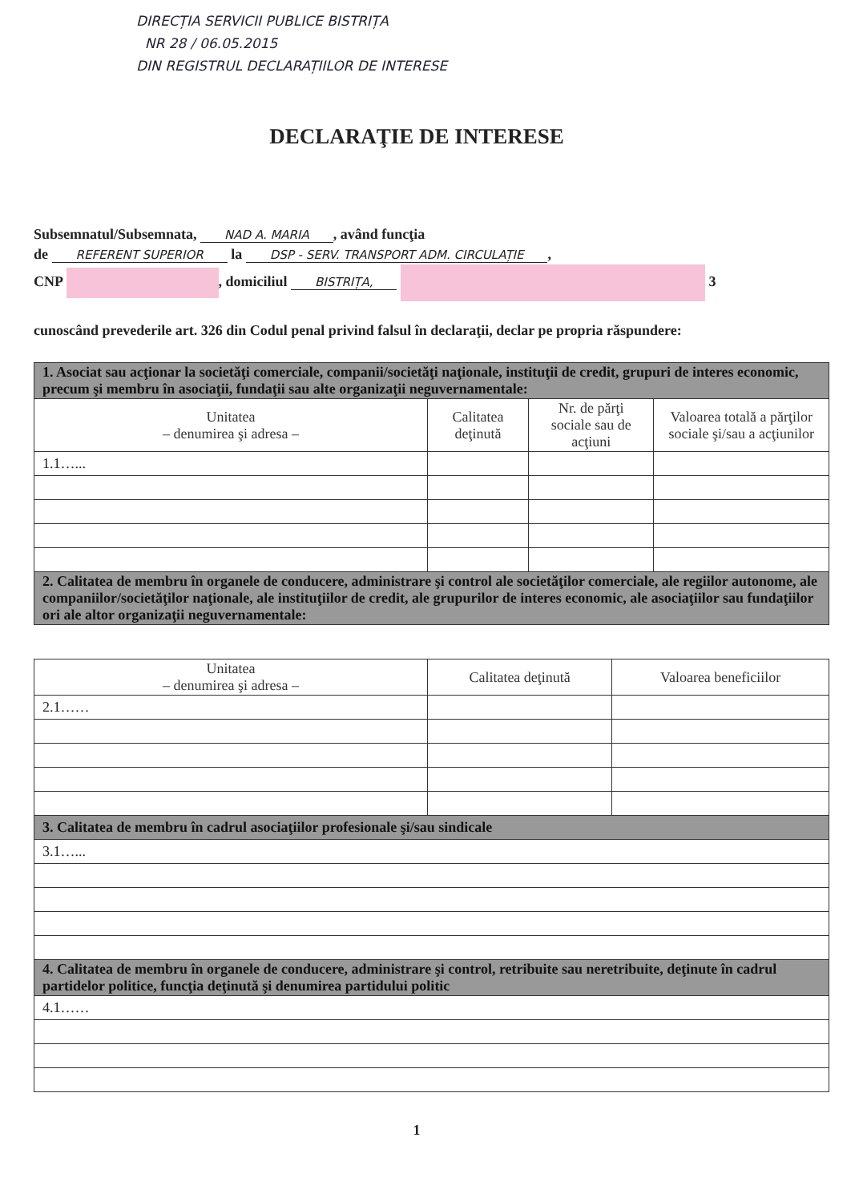DIRECȚIA SERVICII PUBLICE BISTRIȚA
NR 28 / 06.05.2015
DIN REGISTRUL DECLARAȚIILOR DE INTERESE
DECLARAŢIE DE INTERESE
Subsemnatul/Subsemnata, NAD A. MARIA, având funcţia
de REFERENT SUPERIOR la DSP - SERV. TRANSPORT ADM. CIRCULAȚIE,
CNP , domiciliul BISTRIȚA, 3
cunoscând prevederile art. 326 din Codul penal privind falsul în declaraţii, declar pe propria răspundere:
| 1. Asociat sau acţionar la societăţi comerciale, companii/societăţi naţionale, instituţii de credit, grupuri de interes economic, precum şi membru în asociaţii, fundaţii sau alte organizaţii neguvernamentale: | | | |
| Unitatea – denumirea şi adresa – | Calitatea deţinută | Nr. de părţi sociale sau de acţiuni | Valoarea totală a părţilor sociale şi/sau a acţiunilor |
| 1.1…... | | | |
| 2. Calitatea de membru în organele de conducere, administrare şi control ale societăţilor comerciale, ale regiilor autonome, ale companiilor/societăţilor naţionale, ale instituţiilor de credit, ale grupurilor de interes economic, ale asociaţiilor sau fundaţiilor ori ale altor organizaţii neguvernamentale: | | | |
| Unitatea – denumirea şi adresa – | Calitatea deţinută | Valoarea beneficiilor |
| --- | --- | --- |
| 2.1…… | | |
| 3. Calitatea de membru în cadrul asociaţiilor profesionale şi/sau sindicale | | |
| 3.1…... | | |
| 4. Calitatea de membru în organele de conducere, administrare şi control, retribuite sau neretribuite, deţinute în cadrul partidelor politice, funcţia deţinută şi denumirea partidului politic | | |
| 4.1…… | | |
1